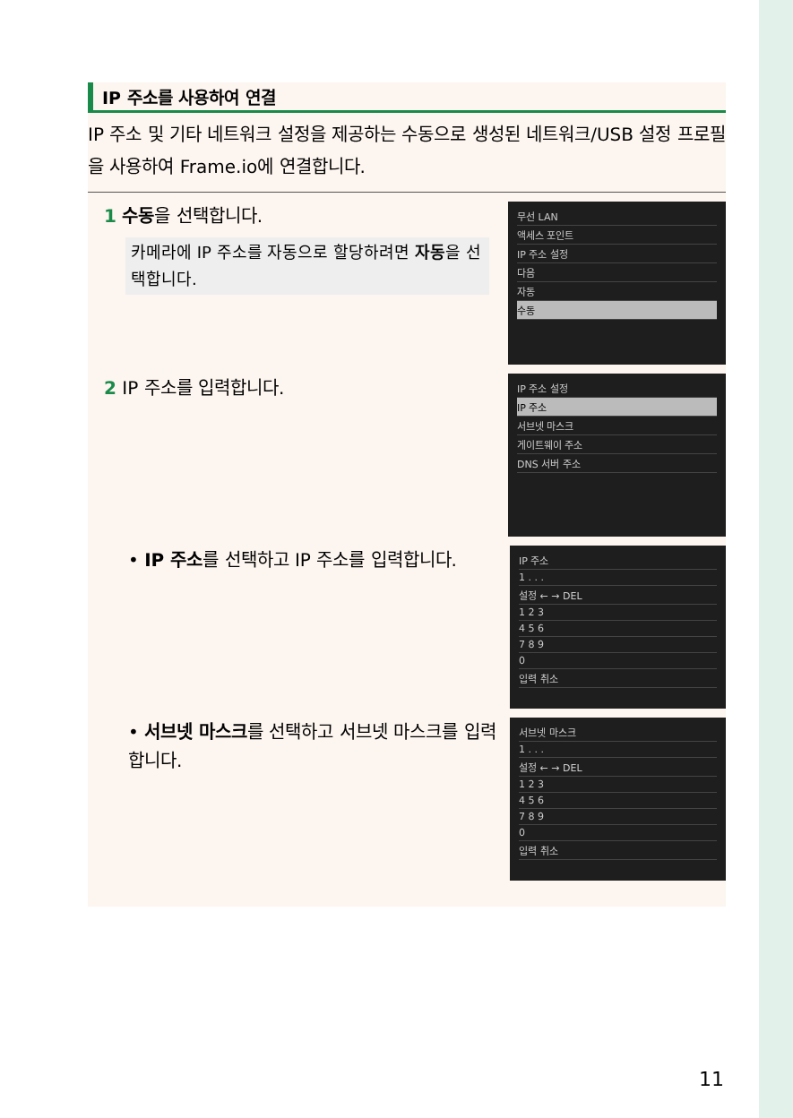IP 주소를 사용하여 연결
IP 주소 및 기타 네트워크 설정을 제공하는 수동으로 생성된 네트워크/USB 설정 프로필을 사용하여 Frame.io에 연결합니다.
1 수동을 선택합니다.
카메라에 IP 주소를 자동으로 할당하려면 자동을 선택합니다.
무선 LAN
액세스 포인트
IP 주소 설정
다음
자동
수동
2 IP 주소를 입력합니다.
IP 주소 설정
IP 주소
서브넷 마스크
게이트웨이 주소
DNS 서버 주소
• IP 주소를 선택하고 IP 주소를 입력합니다.
IP 주소
1 . . .
설정 ← → DEL
1 2 3
4 5 6
7 8 9
0
입력 취소
• 서브넷 마스크를 선택하고 서브넷 마스크를 입력합니다.
서브넷 마스크
1 . . .
설정 ← → DEL
1 2 3
4 5 6
7 8 9
0
입력 취소
11